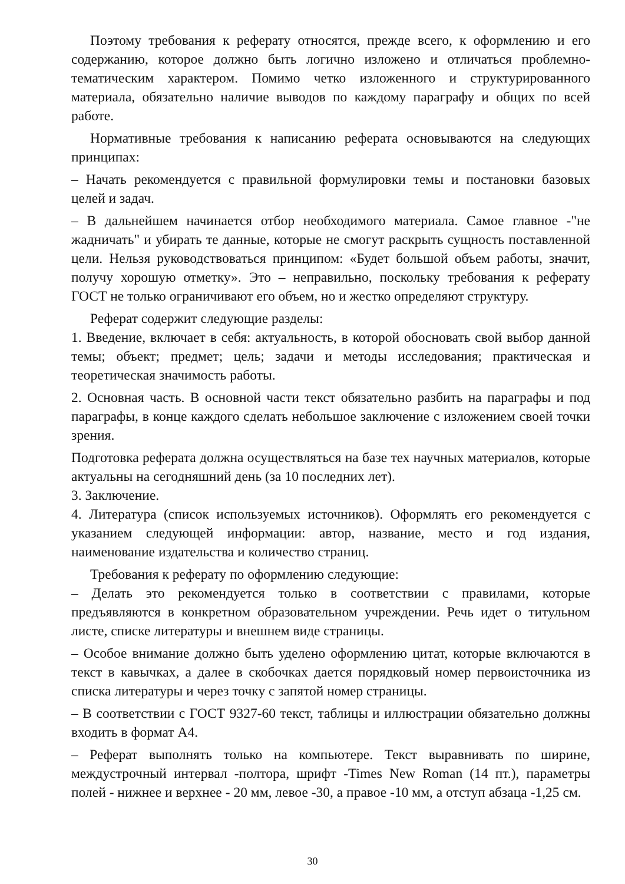Поэтому требования к реферату относятся, прежде всего, к оформлению и его содержанию, которое должно быть логично изложено и отличаться проблемно-тематическим характером. Помимо четко изложенного и структурированного материала, обязательно наличие выводов по каждому параграфу и общих по всей работе.
Нормативные требования к написанию реферата основываются на следующих принципах:
– Начать рекомендуется с правильной формулировки темы и постановки базовых целей и задач.
– В дальнейшем начинается отбор необходимого материала. Самое главное -"не жадничать" и убирать те данные, которые не смогут раскрыть сущность поставленной цели. Нельзя руководствоваться принципом: «Будет большой объем работы, значит, получу хорошую отметку». Это – неправильно, поскольку требования к реферату ГОСТ не только ограничивают его объем, но и жестко определяют структуру.
Реферат содержит следующие разделы:
1. Введение, включает в себя: актуальность, в которой обосновать свой выбор данной темы; объект; предмет; цель; задачи и методы исследования; практическая и теоретическая значимость работы.
2. Основная часть. В основной части текст обязательно разбить на параграфы и под параграфы, в конце каждого сделать небольшое заключение с изложением своей точки зрения.
Подготовка реферата должна осуществляться на базе тех научных материалов, которые актуальны на сегодняшний день (за 10 последних лет).
3. Заключение.
4. Литература (список используемых источников). Оформлять его рекомендуется с указанием следующей информации: автор, название, место и год издания, наименование издательства и количество страниц.
Требования к реферату по оформлению следующие:
– Делать это рекомендуется только в соответствии с правилами, которые предъявляются в конкретном образовательном учреждении. Речь идет о титульном листе, списке литературы и внешнем виде страницы.
– Особое внимание должно быть уделено оформлению цитат, которые включаются в текст в кавычках, а далее в скобочках дается порядковый номер первоисточника из списка литературы и через точку с запятой номер страницы.
– В соответствии с ГОСТ 9327-60 текст, таблицы и иллюстрации обязательно должны входить в формат А4.
– Реферат выполнять только на компьютере. Текст выравнивать по ширине, междустрочный интервал -полтора, шрифт -Times New Roman (14 пт.), параметры полей - нижнее и верхнее - 20 мм, левое -30, а правое -10 мм, а отступ абзаца -1,25 см.
30